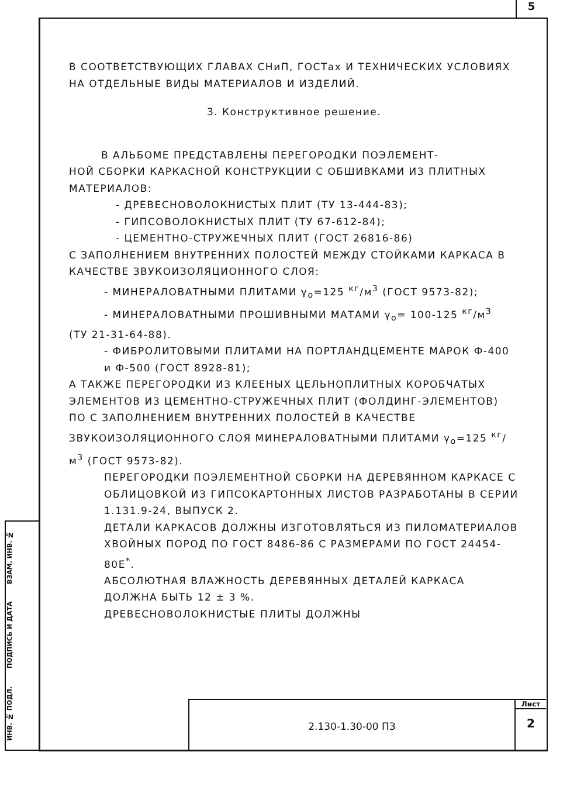5
В СООТВЕТСТВУЮЩИХ ГЛАВАХ СНиП, ГОСТах И ТЕХНИЧЕСКИХ УСЛОВИЯХ НА ОТДЕЛЬНЫЕ ВИДЫ МАТЕРИАЛОВ И ИЗДЕЛИЙ.
3. Конструктивное решение.
В АЛЬБОМЕ ПРЕДСТАВЛЕНЫ ПЕРЕГОРОДКИ ПОЭЛЕМЕНТ-
НОЙ СБОРКИ КАРКАСНОЙ КОНСТРУКЦИИ С ОБШИВКАМИ ИЗ ПЛИТНЫХ МАТЕРИАЛОВ:
- ДРЕВЕСНОВОЛОКНИСТЫХ ПЛИТ (ТУ 13-444-83);
- ГИПСОВОЛОКНИСТЫХ ПЛИТ (ТУ 67-612-84);
- ЦЕМЕНТНО-СТРУЖЕЧНЫХ ПЛИТ (ГОСТ 26816-86)
С ЗАПОЛНЕНИЕМ ВНУТРЕННИХ ПОЛОСТЕЙ МЕЖДУ СТОЙКАМИ КАРКАСА В КАЧЕСТВЕ ЗВУКОИЗОЛЯЦИОННОГО СЛОЯ:
- МИНЕРАЛОВАТНЫМИ ПЛИТАМИ γ<sub>o</sub>=125 <sup>кг</sup>/м<sup>3</sup> (ГОСТ 9573-82);
- МИНЕРАЛОВАТНЫМИ ПРОШИВНЫМИ МАТАМИ γ<sub>o</sub>= 100-125 <sup>кг</sup>/м<sup>3</sup>
(ТУ 21-31-64-88).
- ФИБРОЛИТОВЫМИ ПЛИТАМИ НА ПОРТЛАНДЦЕМЕНТЕ МАРОК Ф-400 и Ф-500 (ГОСТ 8928-81);
А ТАКЖЕ ПЕРЕГОРОДКИ ИЗ КЛЕЕНЫХ ЦЕЛЬНОПЛИТНЫХ КОРОБЧАТЫХ ЭЛЕМЕНТОВ ИЗ ЦЕМЕНТНО-СТРУЖЕЧНЫХ ПЛИТ (ФОЛДИНГ-ЭЛЕМЕНТОВ) ПО С ЗАПОЛНЕНИЕМ ВНУТРЕННИХ ПОЛОСТЕЙ В КАЧЕСТВЕ ЗВУКОИЗОЛЯЦИОННОГО СЛОЯ МИНЕРАЛОВАТНЫМИ ПЛИТАМИ γ<sub>o</sub>=125 <sup>кг</sup>/м<sup>3</sup> (ГОСТ 9573-82).
ПЕРЕГОРОДКИ ПОЭЛЕМЕНТНОЙ СБОРКИ НА ДЕРЕВЯННОМ КАРКАСЕ С ОБЛИЦОВКОЙ ИЗ ГИПСОКАРТОННЫХ ЛИСТОВ РАЗРАБОТАНЫ В СЕРИИ 1.131.9-24, ВЫПУСК 2.
ДЕТАЛИ КАРКАСОВ ДОЛЖНЫ ИЗГОТОВЛЯТЬСЯ ИЗ ПИЛОМАТЕРИАЛОВ ХВОЙНЫХ ПОРОД ПО ГОСТ 8486-86 С РАЗМЕРАМИ ПО ГОСТ 24454-80Е<sup>*</sup>.
АБСОЛЮТНАЯ ВЛАЖНОСТЬ ДЕРЕВЯННЫХ ДЕТАЛЕЙ КАРКАСА ДОЛЖНА БЫТЬ 12 ± 3 %.
ДРЕВЕСНОВОЛОКНИСТЫЕ ПЛИТЫ ДОЛЖНЫ
ИНВ. № ПОДЛ. ПОДПИСЬ И ДАТА ВЗАМ. ИНВ. №
2.130-1.30-00 ПЗ
Лист
2